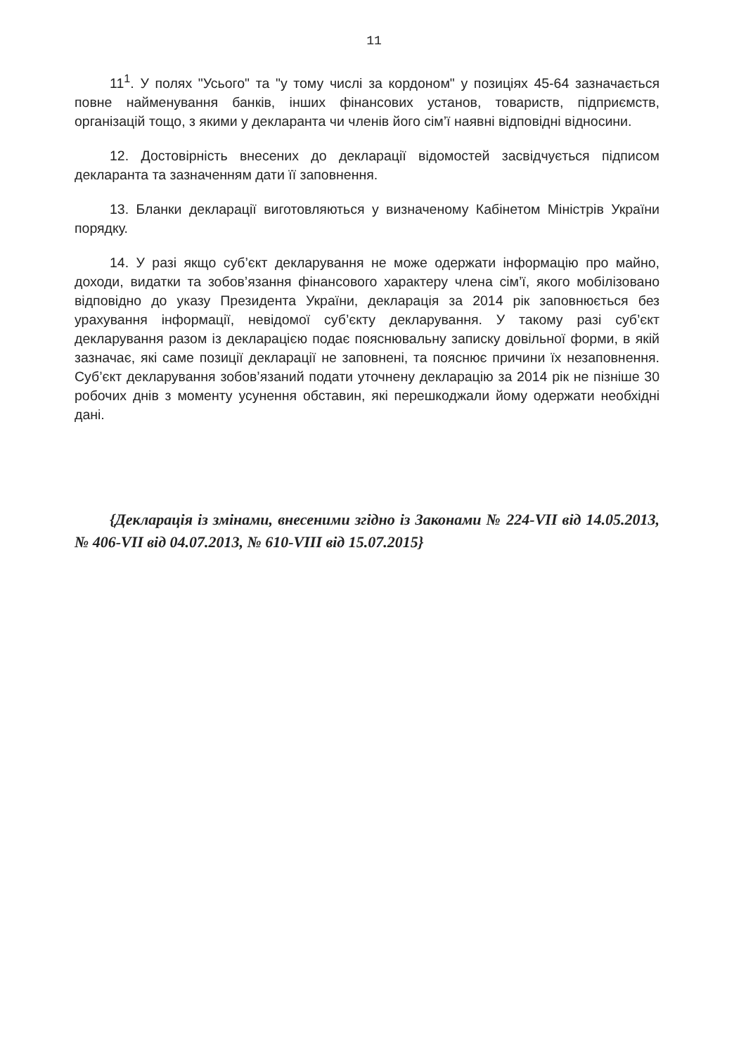11
11<sup>1</sup>. У полях "Усього" та "у тому числі за кордоном" у позиціях 45-64 зазначається повне найменування банків, інших фінансових установ, товариств, підприємств, організацій тощо, з якими у декларанта чи членів його сім’ї наявні відповідні відносини.
12. Достовірність внесених до декларації відомостей засвідчується підписом декларанта та зазначенням дати її заповнення.
13. Бланки декларації виготовляються у визначеному Кабінетом Міністрів України порядку.
14. У разі якщо суб’єкт декларування не може одержати інформацію про майно, доходи, видатки та зобов’язання фінансового характеру члена сім’ї, якого мобілізовано відповідно до указу Президента України, декларація за 2014 рік заповнюється без урахування інформації, невідомої суб’єкту декларування. У такому разі суб’єкт декларування разом із декларацією подає пояснювальну записку довільної форми, в якій зазначає, які саме позиції декларації не заповнені, та пояснює причини їх незаповнення. Суб’єкт декларування зобов’язаний подати уточнену декларацію за 2014 рік не пізніше 30 робочих днів з моменту усунення обставин, які перешкоджали йому одержати необхідні дані.
{Декларація із змінами, внесеними згідно із Законами № 224-VII від 14.05.2013, № 406-VII від 04.07.2013, № 610-VIII від 15.07.2015}